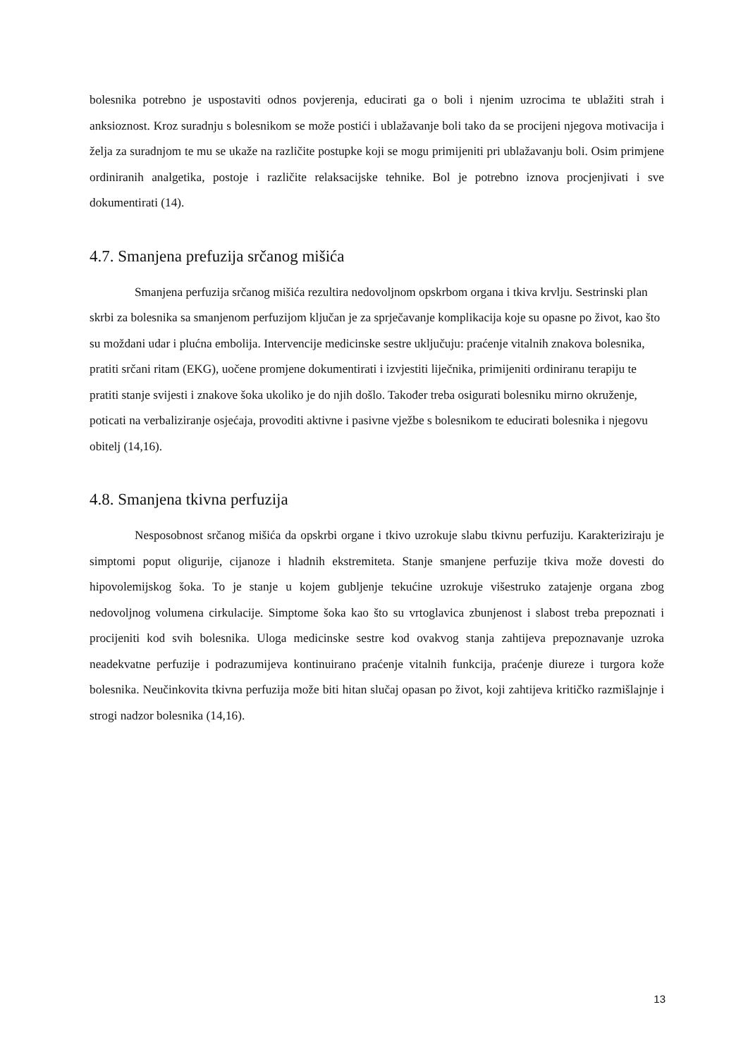bolesnika potrebno je uspostaviti odnos povjerenja, educirati ga o boli i njenim uzrocima te ublažiti strah i anksioznost. Kroz suradnju s bolesnikom se može postići i ublažavanje boli tako da se procijeni njegova motivacija i želja za suradnjom te mu se ukaže na različite postupke koji se mogu primijeniti pri ublažavanju boli. Osim primjene ordiniranih analgetika, postoje i različite relaksacijske tehnike. Bol je potrebno iznova procjenjivati i sve dokumentirati (14).
4.7. Smanjena prefuzija srčanog mišića
Smanjena perfuzija srčanog mišića rezultira nedovoljnom opskrbom organa i tkiva krvlju. Sestrinski plan skrbi za bolesnika sa smanjenom perfuzijom ključan je za sprječavanje komplikacija koje su opasne po život, kao što su moždani udar i plućna embolija. Intervencije medicinske sestre uključuju: praćenje vitalnih znakova bolesnika, pratiti srčani ritam (EKG), uočene promjene dokumentirati i izvjestiti liječnika, primijeniti ordiniranu terapiju te pratiti stanje svijesti i znakove šoka ukoliko je do njih došlo. Također treba osigurati bolesniku mirno okruženje, poticati na verbaliziranje osjećaja, provoditi aktivne i pasivne vježbe s bolesnikom te educirati bolesnika i njegovu obitelj (14,16).
4.8. Smanjena tkivna perfuzija
Nesposobnost srčanog mišića da opskrbi organe i tkivo uzrokuje slabu tkivnu perfuziju. Karakteriziraju je simptomi poput oligurije, cijanoze i hladnih ekstremiteta. Stanje smanjene perfuzije tkiva može dovesti do hipovolemijskog šoka. To je stanje u kojem gubljenje tekućine uzrokuje višestruko zatajenje organa zbog nedovoljnog volumena cirkulacije. Simptome šoka kao što su vrtoglavica zbunjenost i slabost treba prepoznati i procijeniti kod svih bolesnika. Uloga medicinske sestre kod ovakvog stanja zahtijeva prepoznavanje uzroka neadekvatne perfuzije i podrazumijeva kontinuirano praćenje vitalnih funkcija, praćenje diureze i turgora kože bolesnika. Neučinkovita tkivna perfuzija može biti hitan slučaj opasan po život, koji zahtijeva kritičko razmišlajnje i strogi nadzor bolesnika (14,16).
13